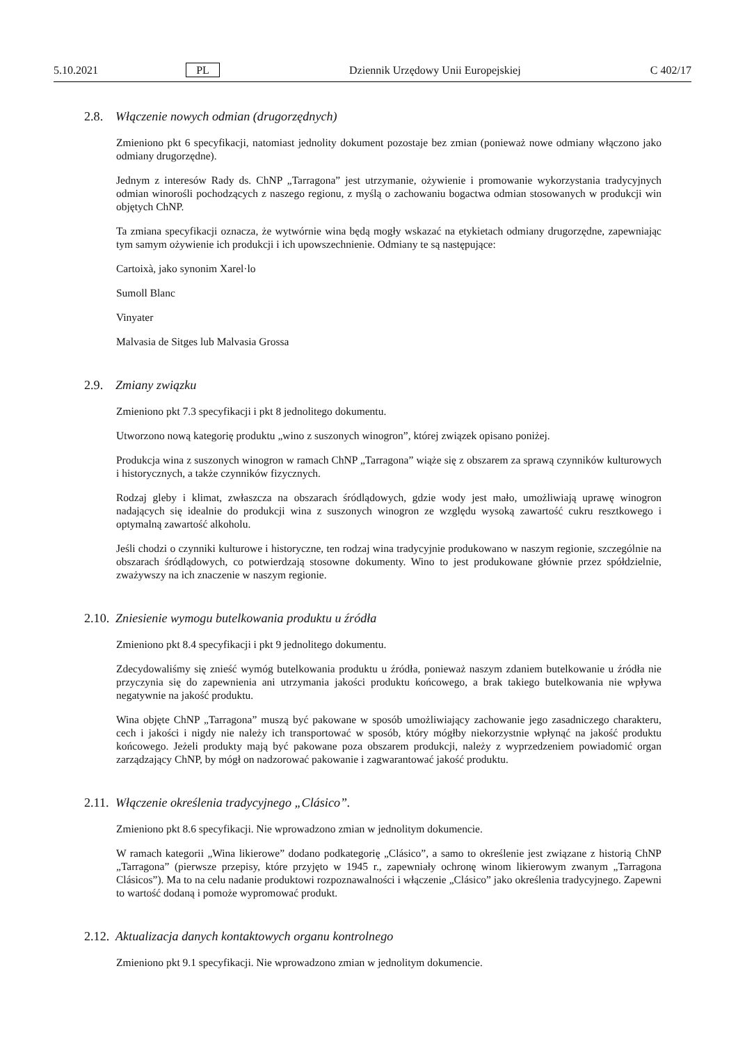5.10.2021 PL Dziennik Urzędowy Unii Europejskiej C 402/17
2.8. Włączenie nowych odmian (drugorzędnych)
Zmieniono pkt 6 specyfikacji, natomiast jednolity dokument pozostaje bez zmian (ponieważ nowe odmiany włączono jako odmiany drugorzędne).
Jednym z interesów Rady ds. ChNP „Tarragona” jest utrzymanie, ożywienie i promowanie wykorzystania tradycyjnych odmian winorośli pochodzących z naszego regionu, z myślą o zachowaniu bogactwa odmian stosowanych w produkcji win objętych ChNP.
Ta zmiana specyfikacji oznacza, że wytwórnie wina będą mogły wskazać na etykietach odmiany drugorzędne, zapewniając tym samym ożywienie ich produkcji i ich upowszechnienie. Odmiany te są następujące:
Cartoixà, jako synonim Xarel·lo
Sumoll Blanc
Vinyater
Malvasia de Sitges lub Malvasia Grossa
2.9. Zmiany związku
Zmieniono pkt 7.3 specyfikacji i pkt 8 jednolitego dokumentu.
Utworzono nową kategorię produktu „wino z suszonych winogron”, której związek opisano poniżej.
Produkcja wina z suszonych winogron w ramach ChNP „Tarragona” wiąże się z obszarem za sprawą czynników kulturowych i historycznych, a także czynników fizycznych.
Rodzaj gleby i klimat, zwłaszcza na obszarach śródlądowych, gdzie wody jest mało, umożliwiają uprawę winogron nadających się idealnie do produkcji wina z suszonych winogron ze względu wysoką zawartość cukru resztkowego i optymalną zawartość alkoholu.
Jeśli chodzi o czynniki kulturowe i historyczne, ten rodzaj wina tradycyjnie produkowano w naszym regionie, szczególnie na obszarach śródlądowych, co potwierdzają stosowne dokumenty. Wino to jest produkowane głównie przez spółdzielnie, zważywszy na ich znaczenie w naszym regionie.
2.10. Zniesienie wymogu butelkowania produktu u źródła
Zmieniono pkt 8.4 specyfikacji i pkt 9 jednolitego dokumentu.
Zdecydowaliśmy się znieść wymóg butelkowania produktu u źródła, ponieważ naszym zdaniem butelkowanie u źródła nie przyczynia się do zapewnienia ani utrzymania jakości produktu końcowego, a brak takiego butelkowania nie wpływa negatywnie na jakość produktu.
Wina objęte ChNP „Tarragona” muszą być pakowane w sposób umożliwiający zachowanie jego zasadniczego charakteru, cech i jakości i nigdy nie należy ich transportować w sposób, który mógłby niekorzystnie wpłynąć na jakość produktu końcowego. Jeżeli produkty mają być pakowane poza obszarem produkcji, należy z wyprzedzeniem powiadomić organ zarządzający ChNP, by mógł on nadzorować pakowanie i zagwarantować jakość produktu.
2.11. Włączenie określenia tradycyjnego „Clásico”.
Zmieniono pkt 8.6 specyfikacji. Nie wprowadzono zmian w jednolitym dokumencie.
W ramach kategorii „Wina likierowe” dodano podkategorię „Clásico”, a samo to określenie jest związane z historią ChNP „Tarragona” (pierwsze przepisy, które przyjęto w 1945 r., zapewniały ochronę winom likierowym zwanym „Tarragona Clásicos”). Ma to na celu nadanie produktowi rozpoznawalności i włączenie „Clásico” jako określenia tradycyjnego. Zapewni to wartość dodaną i pomoże wypromować produkt.
2.12. Aktualizacja danych kontaktowych organu kontrolnego
Zmieniono pkt 9.1 specyfikacji. Nie wprowadzono zmian w jednolitym dokumencie.